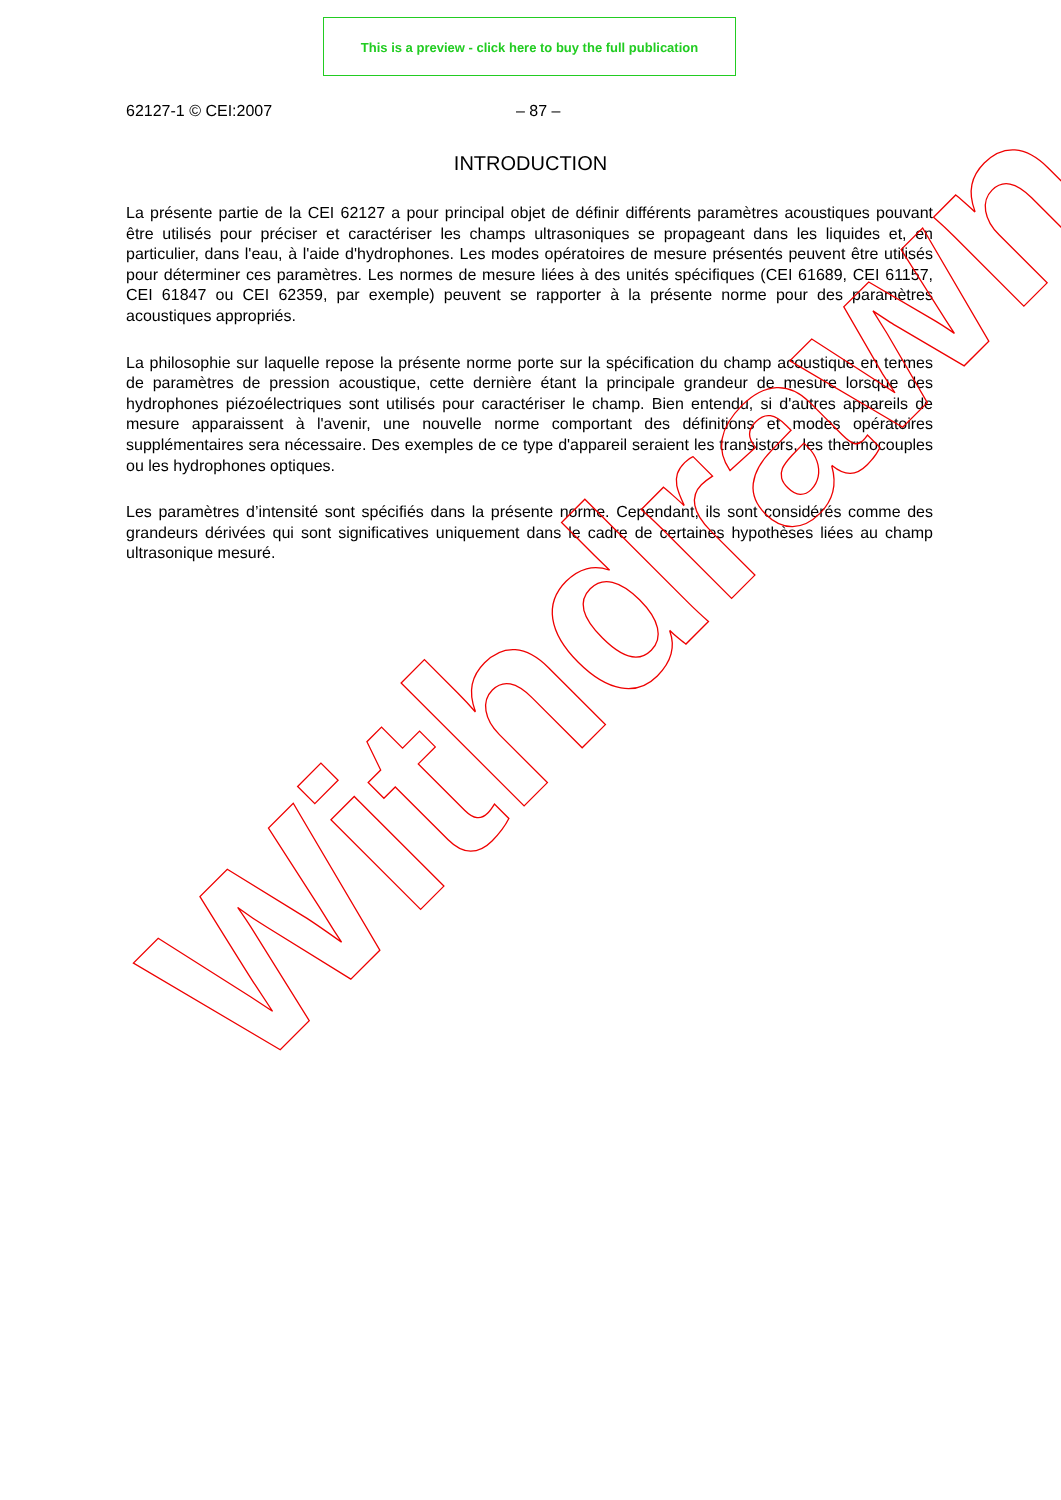This is a preview - click here to buy the full publication
62127-1 © CEI:2007 – 87 –
INTRODUCTION
La présente partie de la CEI 62127 a pour principal objet de définir différents paramètres acoustiques pouvant être utilisés pour préciser et caractériser les champs ultrasoniques se propageant dans les liquides et, en particulier, dans l'eau, à l'aide d'hydrophones. Les modes opératoires de mesure présentés peuvent être utilisés pour déterminer ces paramètres. Les normes de mesure liées à des unités spécifiques (CEI 61689, CEI 61157, CEI 61847 ou CEI 62359, par exemple) peuvent se rapporter à la présente norme pour des paramètres acoustiques appropriés.
La philosophie sur laquelle repose la présente norme porte sur la spécification du champ acoustique en termes de paramètres de pression acoustique, cette dernière étant la principale grandeur de mesure lorsque des hydrophones piézoélectriques sont utilisés pour caractériser le champ. Bien entendu, si d'autres appareils de mesure apparaissent à l'avenir, une nouvelle norme comportant des définitions et modes opératoires supplémentaires sera nécessaire. Des exemples de ce type d'appareil seraient les transistors, les thermocouples ou les hydrophones optiques.
Les paramètres d’intensité sont spécifiés dans la présente norme. Cependant, ils sont considérés comme des grandeurs dérivées qui sont significatives uniquement dans le cadre de certaines hypothèses liées au champ ultrasonique mesuré.
Withdrawn